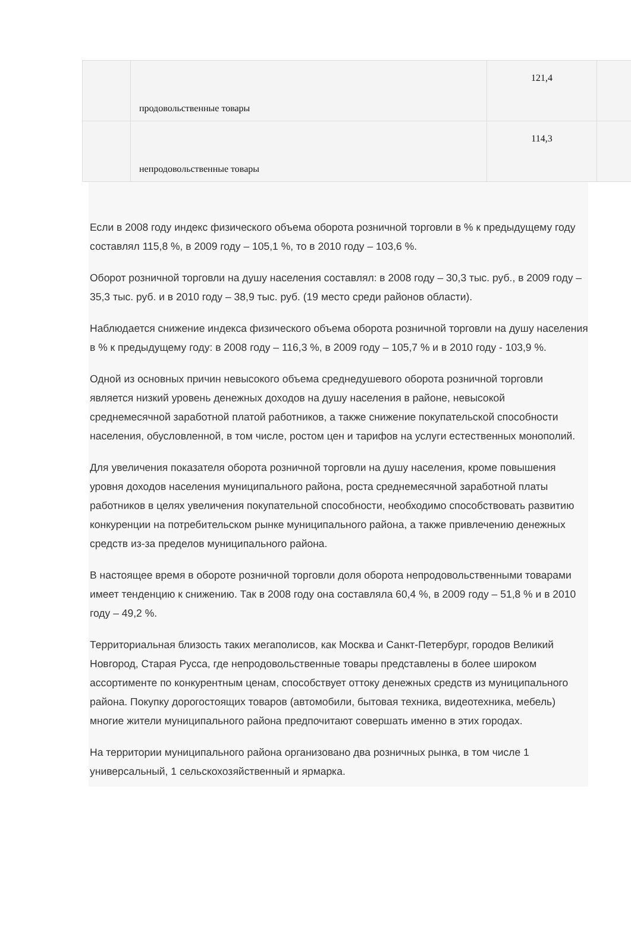| | продовольственные товары | 121,4 | |
| | непродовольственные товары | 114,3 | |
Если в 2008 году индекс физического объема оборота розничной торговли в % к предыдущему году составлял 115,8 %, в 2009 году – 105,1 %, то в 2010 году – 103,6 %.
Оборот розничной торговли на душу населения составлял: в 2008 году – 30,3 тыс. руб., в 2009 году – 35,3 тыс. руб. и в 2010 году – 38,9 тыс. руб. (19 место среди районов области).
Наблюдается снижение индекса физического объема оборота розничной торговли на душу населения в % к предыдущему году: в 2008 году – 116,3 %, в 2009 году – 105,7 % и в 2010 году - 103,9 %.
Одной из основных причин невысокого объема среднедушевого оборота розничной торговли является низкий уровень денежных доходов на душу населения в районе, невысокой среднемесячной заработной платой работников, а также снижение покупательской способности населения, обусловленной, в том числе, ростом цен и тарифов на услуги естественных монополий.
Для увеличения показателя оборота розничной торговли на душу населения, кроме повышения уровня доходов населения муниципального района, роста среднемесячной заработной платы работников в целях увеличения покупательной способности, необходимо способствовать развитию конкуренции на потребительском рынке муниципального района, а также привлечению денежных средств из-за пределов муниципального района.
В настоящее время в обороте розничной торговли доля оборота непродовольственными товарами имеет тенденцию к снижению. Так в 2008 году она составляла 60,4 %, в 2009 году – 51,8 % и в 2010 году – 49,2 %.
Территориальная близость таких мегаполисов, как Москва и Санкт-Петербург, городов Великий Новгород, Старая Русса, где непродовольственные товары представлены в более широком ассортименте по конкурентным ценам, способствует оттоку денежных средств из муниципального района. Покупку дорогостоящих товаров (автомобили, бытовая техника, видеотехника, мебель) многие жители муниципального района предпочитают совершать именно в этих городах.
На территории муниципального района организовано два розничных рынка, в том числе 1 универсальный, 1 сельскохозяйственный и ярмарка.